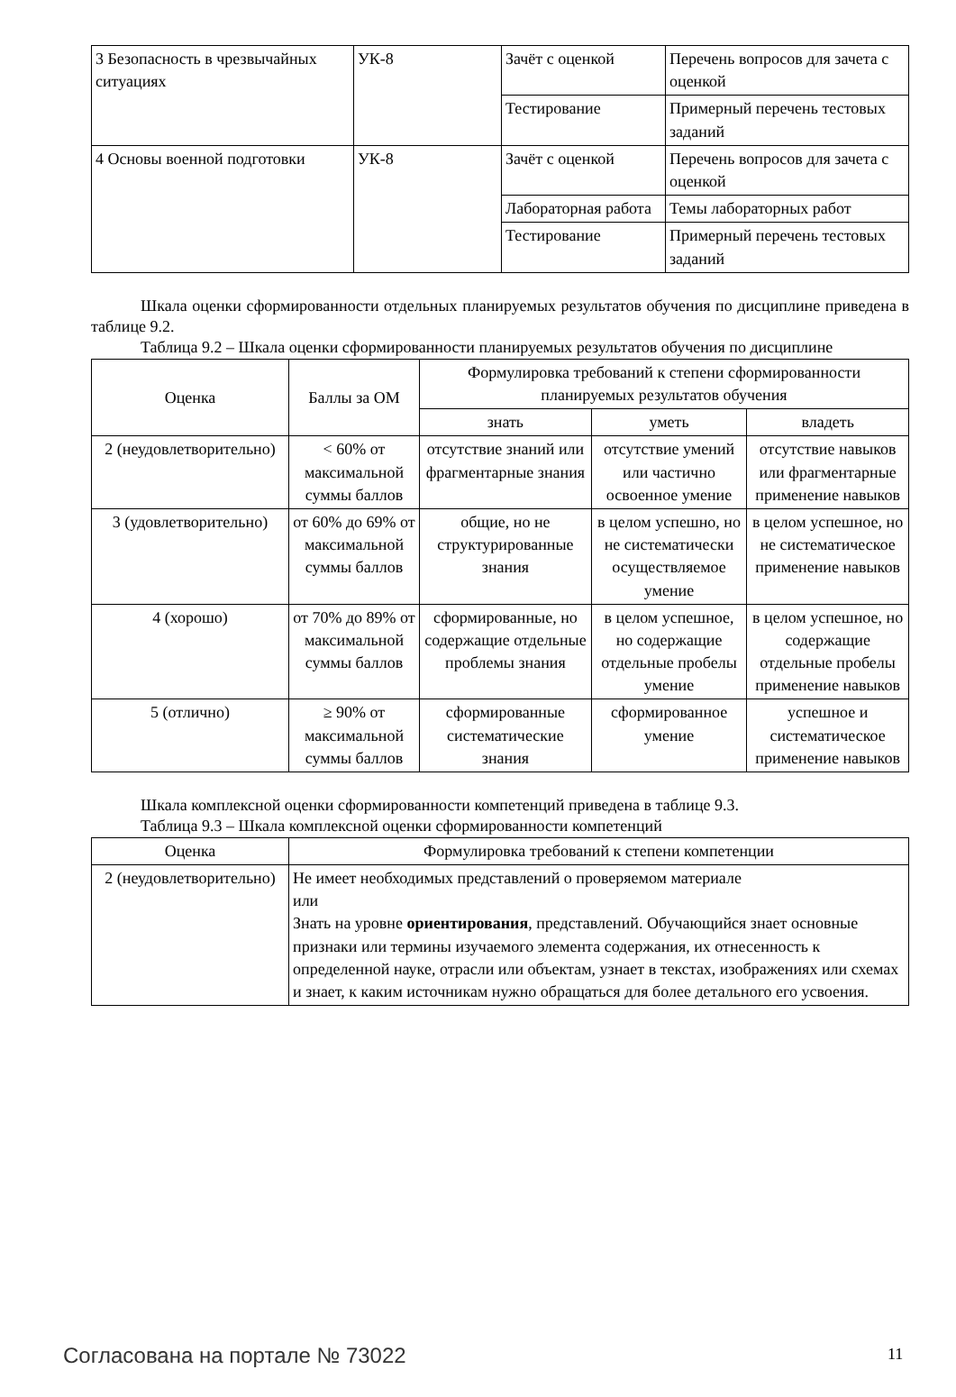| 3 Безопасность в чрезвычайных ситуациях | УК-8 | Зачёт с оценкой | Перечень вопросов для зачета с оценкой |
| | | Тестирование | Примерный перечень тестовых заданий |
| 4 Основы военной подготовки | УК-8 | Зачёт с оценкой | Перечень вопросов для зачета с оценкой |
| | | Лабораторная работа | Темы лабораторных работ |
| | | Тестирование | Примерный перечень тестовых заданий |
Шкала оценки сформированности отдельных планируемых результатов обучения по дисциплине приведена в таблице 9.2.
Таблица 9.2 – Шкала оценки сформированности планируемых результатов обучения по дисциплине
| Оценка | Баллы за ОМ | Формулировка требований к степени сформированности планируемых результатов обучения | | |
| --- | --- | --- | --- | --- |
| | | знать | уметь | владеть |
| 2 (неудовлетворительно) | < 60% от максимальной суммы баллов | отсутствие знаний или фрагментарные знания | отсутствие умений или частично освоенное умение | отсутствие навыков или фрагментарные применение навыков |
| 3 (удовлетворительно) | от 60% до 69% от максимальной суммы баллов | общие, но не структурированные знания | в целом успешно, но не систематически осуществляемое умение | в целом успешное, но не систематическое применение навыков |
| 4 (хорошо) | от 70% до 89% от максимальной суммы баллов | сформированные, но содержащие отдельные проблемы знания | в целом успешное, но содержащие отдельные пробелы умение | в целом успешное, но содержащие отдельные пробелы применение навыков |
| 5 (отлично) | ≥ 90% от максимальной суммы баллов | сформированные систематические знания | сформированное умение | успешное и систематическое применение навыков |
Шкала комплексной оценки сформированности компетенций приведена в таблице 9.3.
Таблица 9.3 – Шкала комплексной оценки сформированности компетенций
| Оценка | Формулировка требований к степени компетенции |
| --- | --- |
| 2 (неудовлетворительно) | Не имеет необходимых представлений о проверяемом материале или Знать на уровне ориентирования , представлений. Обучающийся знает основные признаки или термины изучаемого элемента содержания, их отнесенность к определенной науке, отрасли или объектам, узнает в текстах, изображениях или схемах и знает, к каким источникам нужно обращаться для более детального его усвоения. |
Согласована на портале № 73022 11